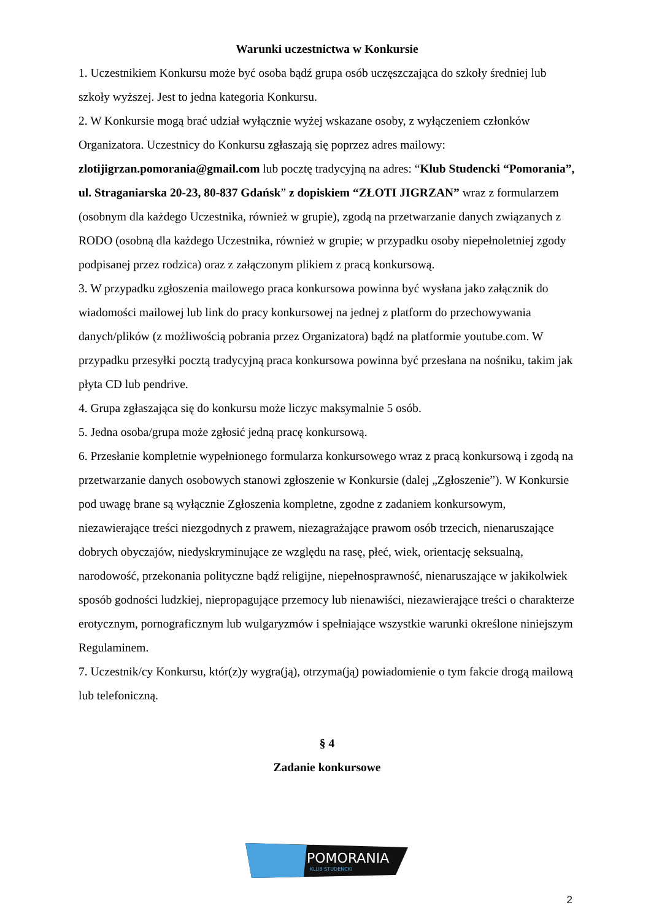Warunki uczestnictwa w Konkursie
1. Uczestnikiem Konkursu może być osoba bądź grupa osób uczęszczająca do szkoły średniej lub szkoły wyższej. Jest to jedna kategoria Konkursu.
2. W Konkursie mogą brać udział wyłącznie wyżej wskazane osoby, z wyłączeniem członków Organizatora. Uczestnicy do Konkursu zgłaszają się poprzez adres mailowy: zlotijigrzan.pomorania@gmail.com lub pocztę tradycyjną na adres: “Klub Studencki “Pomorania”, ul. Straganiarska 20-23, 80-837 Gdańsk” z dopiskiem “ZŁOTI JIGRZAN” wraz z formularzem (osobnym dla każdego Uczestnika, również w grupie), zgodą na przetwarzanie danych związanych z RODO (osobną dla każdego Uczestnika, również w grupie; w przypadku osoby niepełnoletniej zgody podpisanej przez rodzica) oraz z załączonym plikiem z pracą konkursową.
3. W przypadku zgłoszenia mailowego praca konkursowa powinna być wysłana jako załącznik do wiadomości mailowej lub link do pracy konkursowej na jednej z platform do przechowywania danych/plików (z możliwością pobrania przez Organizatora) bądź na platformie youtube.com. W przypadku przesyłki pocztą tradycyjną praca konkursowa powinna być przesłana na nośniku, takim jak płyta CD lub pendrive.
4. Grupa zgłaszająca się do konkursu może liczyc maksymalnie 5 osób.
5. Jedna osoba/grupa może zgłosić jedną pracę konkursową.
6. Przesłanie kompletnie wypełnionego formularza konkursowego wraz z pracą konkursową i zgodą na przetwarzanie danych osobowych stanowi zgłoszenie w Konkursie (dalej „Zgłoszenie”). W Konkursie pod uwagę brane są wyłącznie Zgłoszenia kompletne, zgodne z zadaniem konkursowym, niezawierające treści niezgodnych z prawem, niezagrażające prawom osób trzecich, nienaruszające dobrych obyczajów, niedyskryminujące ze względu na rasę, płeć, wiek, orientację seksualną, narodowość, przekonania polityczne bądź religijne, niepełnosprawność, nienaruszające w jakikolwiek sposób godności ludzkiej, niepropagujące przemocy lub nienawiści, niezawierające treści o charakterze erotycznym, pornograficznym lub wulgaryzmów i spełniające wszystkie warunki określone niniejszym Regulaminem.
7. Uczestnik/cy Konkursu, któr(z)y wygra(ją), otrzyma(ją) powiadomienie o tym fakcie drogą mailową lub telefoniczną.
§ 4
Zadanie konkursowe
POMORANIA
KLUB STUDENCKI
2